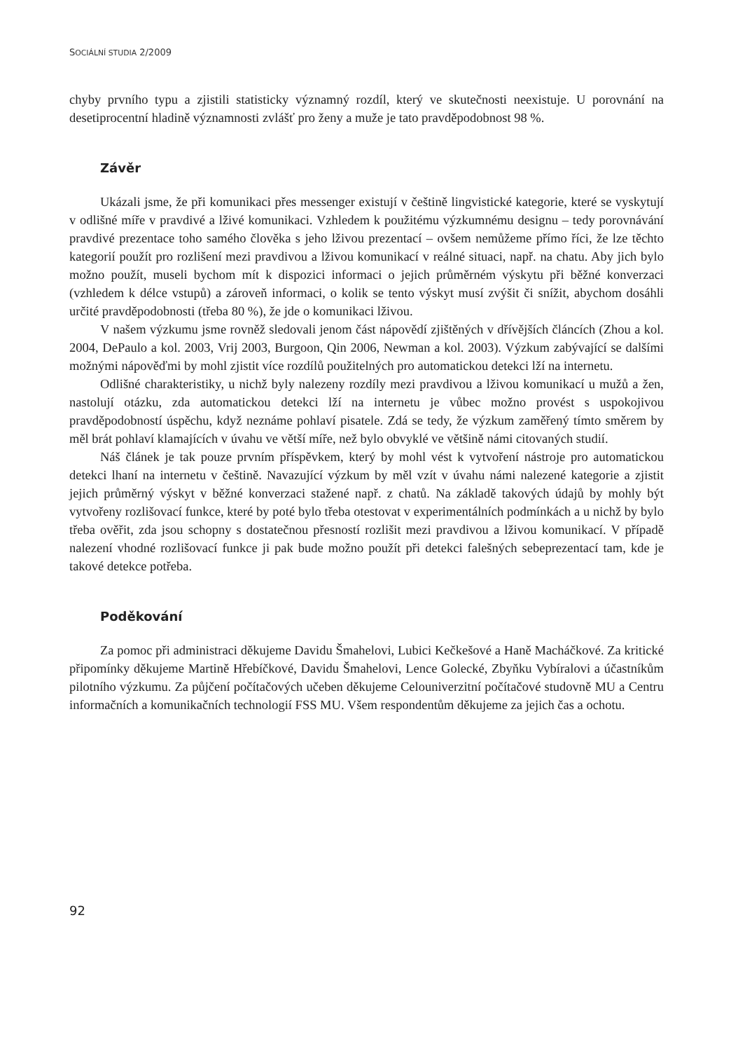SOCIÁLNÍ STUDIA 2/2009
chyby prvního typu a zjistili statisticky významný rozdíl, který ve skutečnosti neexistuje. U porovnání na desetiprocentní hladině významnosti zvlášť pro ženy a muže je tato pravděpodobnost 98 %.
Závěr
Ukázali jsme, že při komunikaci přes messenger existují v češtině lingvistické kategorie, které se vyskytují v odlišné míře v pravdivé a lživé komunikaci. Vzhledem k použitému výzkumnému designu – tedy porovnávání pravdivé prezentace toho samého člověka s jeho lživou prezentací – ovšem nemůžeme přímo říci, že lze těchto kategorií použít pro rozlišení mezi pravdivou a lživou komunikací v reálné situaci, např. na chatu. Aby jich bylo možno použít, museli bychom mít k dispozici informaci o jejich průměrném výskytu při běžné konverzaci (vzhledem k délce vstupů) a zároveň informaci, o kolik se tento výskyt musí zvýšit či snížit, abychom dosáhli určité pravděpodobnosti (třeba 80 %), že jde o komunikaci lživou.
V našem výzkumu jsme rovněž sledovali jenom část nápovědí zjištěných v dřívějších článcích (Zhou a kol. 2004, DePaulo a kol. 2003, Vrij 2003, Burgoon, Qin 2006, Newman a kol. 2003). Výzkum zabývající se dalšími možnými nápověďmi by mohl zjistit více rozdílů použitelných pro automatickou detekci lží na internetu.
Odlišné charakteristiky, u nichž byly nalezeny rozdíly mezi pravdivou a lživou komunikací u mužů a žen, nastolují otázku, zda automatickou detekci lží na internetu je vůbec možno provést s uspokojivou pravděpodobností úspěchu, když neznáme pohlaví pisatele. Zdá se tedy, že výzkum zaměřený tímto směrem by měl brát pohlaví klamajících v úvahu ve větší míře, než bylo obvyklé ve většině námi citovaných studií.
Náš článek je tak pouze prvním příspěvkem, který by mohl vést k vytvoření nástroje pro automatickou detekci lhaní na internetu v češtině. Navazující výzkum by měl vzít v úvahu námi nalezené kategorie a zjistit jejich průměrný výskyt v běžné konverzaci stažené např. z chatů. Na základě takových údajů by mohly být vytvořeny rozlišovací funkce, které by poté bylo třeba otestovat v experimentálních podmínkách a u nichž by bylo třeba ověřit, zda jsou schopny s dostatečnou přesností rozlišit mezi pravdivou a lživou komunikací. V případě nalezení vhodné rozlišovací funkce ji pak bude možno použít při detekci falešných sebeprezentací tam, kde je takové detekce potřeba.
Poděkování
Za pomoc při administraci děkujeme Davidu Šmahelovi, Lubici Kečkešové a Haně Macháčkové. Za kritické připomínky děkujeme Martině Hřebíčkové, Davidu Šmahelovi, Lence Golecké, Zbyňku Vybíralovi a účastníkům pilotního výzkumu. Za půjčení počítačových učeben děkujeme Celouniverzitní počítačové studovně MU a Centru informačních a komunikačních technologií FSS MU. Všem respondentům děkujeme za jejich čas a ochotu.
92